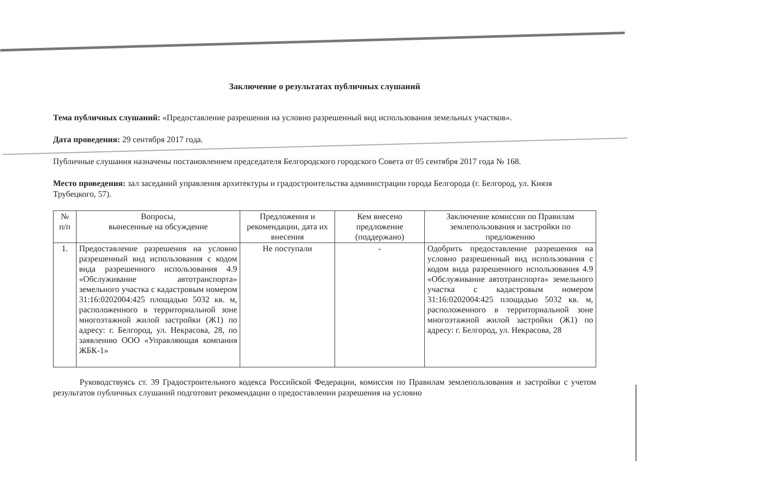Заключение о результатах публичных слушаний
Тема публичных слушаний: «Предоставление разрешения на условно разрешенный вид использования земельных участков».
Дата проведения: 29 сентября 2017 года.
Публичные слушания назначены постановлением председателя Белгородского городского Совета от 05 сентября 2017 года № 168.
Место проведения: зал заседаний управления архитектуры и градостроительства администрации города Белгорода (г. Белгород, ул. Князя Трубецкого, 57).
| № п/п | Вопросы, вынесенные на обсуждение | Предложения и рекомендации, дата их внесения | Кем внесено предложение (поддержано) | Заключение комиссии по Правилам землепользования и застройки по предложению |
| --- | --- | --- | --- | --- |
| 1. | Предоставление разрешения на условно разрешенный вид использования с кодом вида разрешенного использования 4.9 «Обслуживание автотранспорта» земельного участка с кадастровым номером 31:16:0202004:425 площадью 5032 кв. м, расположенного в территориальной зоне многоэтажной жилой застройки (Ж1) по адресу: г. Белгород, ул. Некрасова, 28, по заявлению ООО «Управляющая компания ЖБК-1» | Не поступали | - | Одобрить предоставление разрешения на условно разрешенный вид использования с кодом вида разрешенного использования 4.9 «Обслуживание автотранспорта» земельного участка с кадастровым номером 31:16:0202004:425 площадью 5032 кв. м, расположенного в территориальной зоне многоэтажной жилой застройки (Ж1) по адресу: г. Белгород, ул. Некрасова, 28 |
Руководствуясь ст. 39 Градостроительного кодекса Российской Федерации, комиссия по Правилам землепользования и застройки с учетом результатов публичных слушаний подготовит рекомендации о предоставлении разрешения на условно